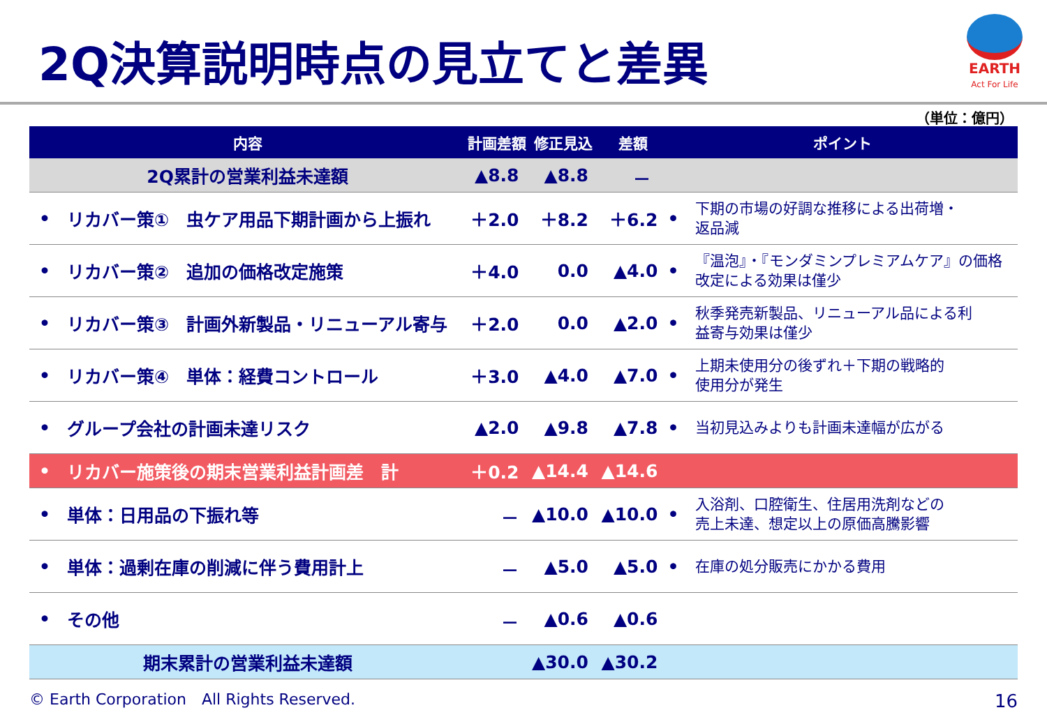2Q決算説明時点の見立てと差異
EARTH
Act For Life
（単位：億円）
| 内容 | | 計画差額 | 修正見込 | 差額 | ポイント | |
| --- | --- | --- | --- | --- | --- | --- |
| 2Q累計の営業利益未達額 | | ▲8.8 | ▲8.8 | － | | |
| • | リカバー策① 虫ケア用品下期計画から上振れ | ＋2.0 | ＋8.2 | ＋6.2 | • | 下期の市場の好調な推移による出荷増・ 返品減 |
| • | リカバー策② 追加の価格改定施策 | ＋4.0 | 0.0 | ▲4.0 | • | 『温泡』・『モンダミンプレミアムケア』の価格 改定による効果は僅少 |
| • | リカバー策③ 計画外新製品・リニューアル寄与 | ＋2.0 | 0.0 | ▲2.0 | • | 秋季発売新製品、リニューアル品による利 益寄与効果は僅少 |
| • | リカバー策④ 単体：経費コントロール | ＋3.0 | ▲4.0 | ▲7.0 | • | 上期未使用分の後ずれ＋下期の戦略的 使用分が発生 |
| • | グループ会社の計画未達リスク | ▲2.0 | ▲9.8 | ▲7.8 | • | 当初見込みよりも計画未達幅が広がる |
| • | リカバー施策後の期末営業利益計画差 計 | ＋0.2 | ▲14.4 | ▲14.6 | | |
| • | 単体：日用品の下振れ等 | － | ▲10.0 | ▲10.0 | • | 入浴剤、口腔衛生、住居用洗剤などの 売上未達、想定以上の原価高騰影響 |
| • | 単体：過剰在庫の削減に伴う費用計上 | － | ▲5.0 | ▲5.0 | • | 在庫の処分販売にかかる費用 |
| • | その他 | － | ▲0.6 | ▲0.6 | | |
| 期末累計の営業利益未達額 | | | ▲30.0 | ▲30.2 | | |
© Earth Corporation　All Rights Reserved.
16